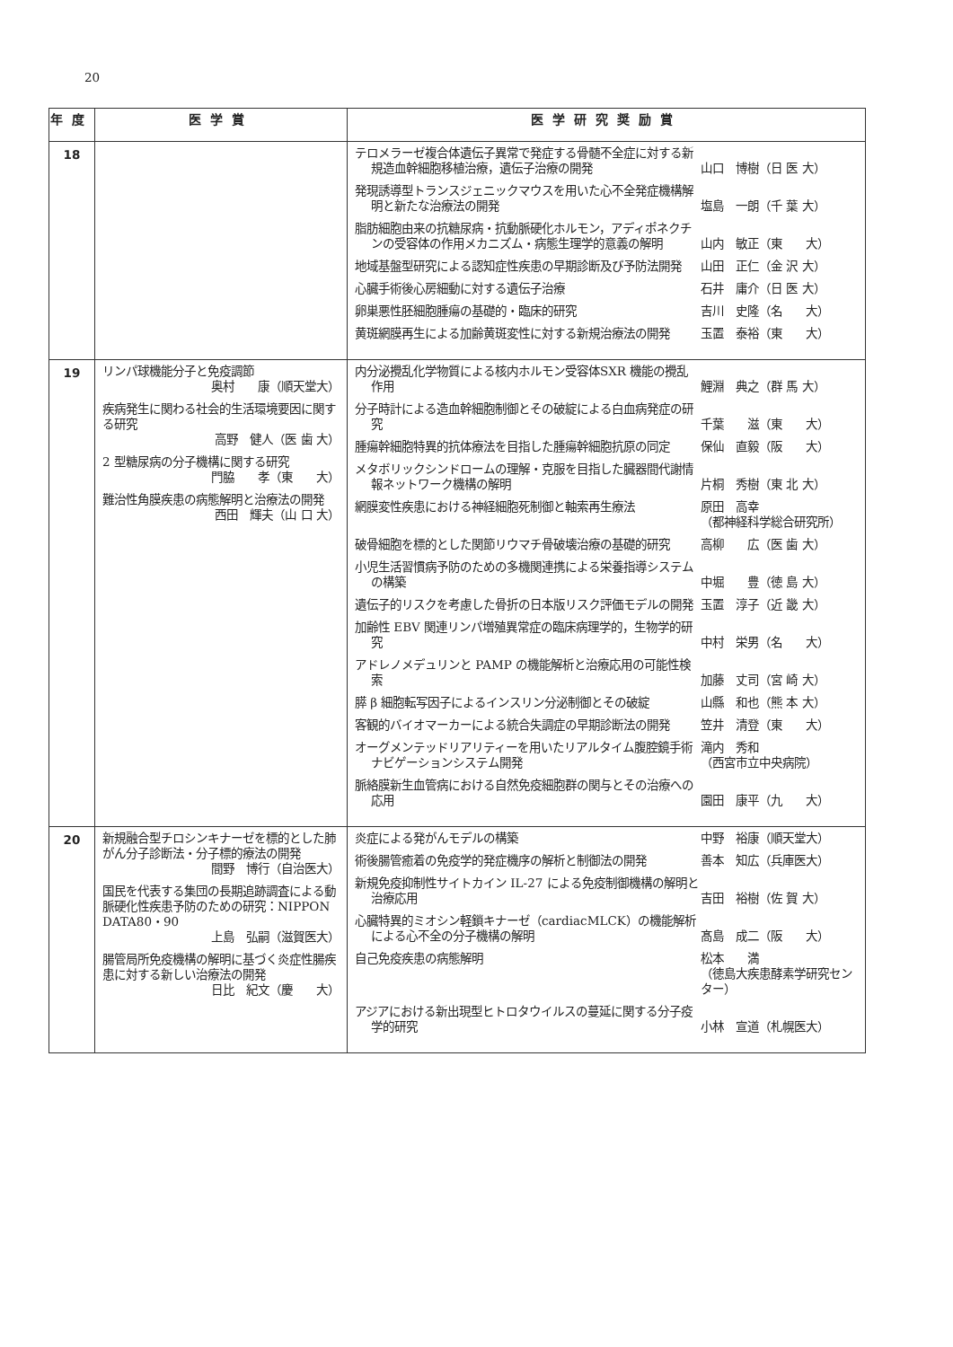20
| 年度 | 医学賞 | 医学研究奨励賞 |
| --- | --- | --- |
| 18 | | テロメラーゼ複合体遺伝子異常で発症する骨髄不全症に対する新規造血幹細胞移植治療，遺伝子治療の開発 山口 博樹（日 医 大） 発現誘導型トランスジェニックマウスを用いた心不全発症機構解明と新たな治療法の開発 塩島 一朗（千 葉 大） 脂肪細胞由来の抗糖尿病・抗動脈硬化ホルモン，アディポネクチンの受容体の作用メカニズム・病態生理学的意義の解明 山内 敏正（東 大） 地域基盤型研究による認知症性疾患の早期診断及び予防法開発 山田 正仁（金 沢 大） 心臓手術後心房細動に対する遺伝子治療 石井 庸介（日 医 大） 卵巣悪性胚細胞腫瘍の基礎的・臨床的研究 吉川 史隆（名 大） 黄斑網膜再生による加齢黄斑変性に対する新規治療法の開発 玉置 泰裕（東 大） |
| 19 | リンパ球機能分子と免疫調節 奥村 康（順天堂大） 疾病発生に関わる社会的生活環境要因に関する研究 高野 健人（医 歯 大） 2 型糖尿病の分子機構に関する研究 門脇 孝（東 大） 難治性角膜疾患の病態解明と治療法の開発 西田 輝夫（山 口 大） | 内分泌攪乱化学物質による核内ホルモン受容体SXR 機能の攪乱作用 鯉淵 典之（群 馬 大） 分子時計による造血幹細胞制御とその破綻による白血病発症の研究 千葉 滋（東 大） 腫瘍幹細胞特異的抗体療法を目指した腫瘍幹細胞抗原の同定 保仙 直毅（阪 大） メタボリックシンドロームの理解・克服を目指した臓器間代謝情報ネットワーク機構の解明 片桐 秀樹（東 北 大） 網膜変性疾患における神経細胞死制御と軸索再生療法 原田 高幸 （都神経科学総合研究所） 破骨細胞を標的とした関節リウマチ骨破壊治療の基礎的研究 高柳 広（医 歯 大） 小児生活習慣病予防のための多機関連携による栄養指導システムの構築 中堀 豊（徳 島 大） 遺伝子的リスクを考慮した骨折の日本版リスク評価モデルの開発 玉置 淳子（近 畿 大） 加齢性 EBV 関連リンパ増殖異常症の臨床病理学的，生物学的研究 中村 栄男（名 大） アドレノメデュリンと PAMP の機能解析と治療応用の可能性検索 加藤 丈司（宮 崎 大） 膵 β 細胞転写因子によるインスリン分泌制御とその破綻 山縣 和也（熊 本 大） 客観的バイオマーカーによる統合失調症の早期診断法の開発 笠井 清登（東 大） オーグメンテッドリアリティーを用いたリアルタイム腹腔鏡手術ナビゲーションシステム開発 滝内 秀和 （西宮市立中央病院） 脈絡膜新生血管病における自然免疫細胞群の関与とその治療への応用 園田 康平（九 大） |
| 20 | 新規融合型チロシンキナーゼを標的とした肺がん分子診断法・分子標的療法の開発 間野 博行（自治医大） 国民を代表する集団の長期追跡調査による動脈硬化性疾患予防のための研究：NIPPON DATA80・90 上島 弘嗣（滋賀医大） 腸管局所免疫機構の解明に基づく炎症性腸疾患に対する新しい治療法の開発 日比 紀文（慶 大） | 炎症による発がんモデルの構築 中野 裕康（順天堂大） 術後腸管癒着の免疫学的発症機序の解析と制御法の開発 善本 知広（兵庫医大） 新規免疫抑制性サイトカイン IL-27 による免疫制御機構の解明と治療応用 吉田 裕樹（佐 賀 大） 心臓特異的ミオシン軽鎖キナーゼ（cardiacMLCK）の機能解析による心不全の分子機構の解明 髙島 成二（阪 大） 自己免疫疾患の病態解明 松本 満 （徳島大疾患酵素学研究センター） アジアにおける新出現型ヒトロタウイルスの蔓延に関する分子疫学的研究 小林 宣道（札幌医大） |